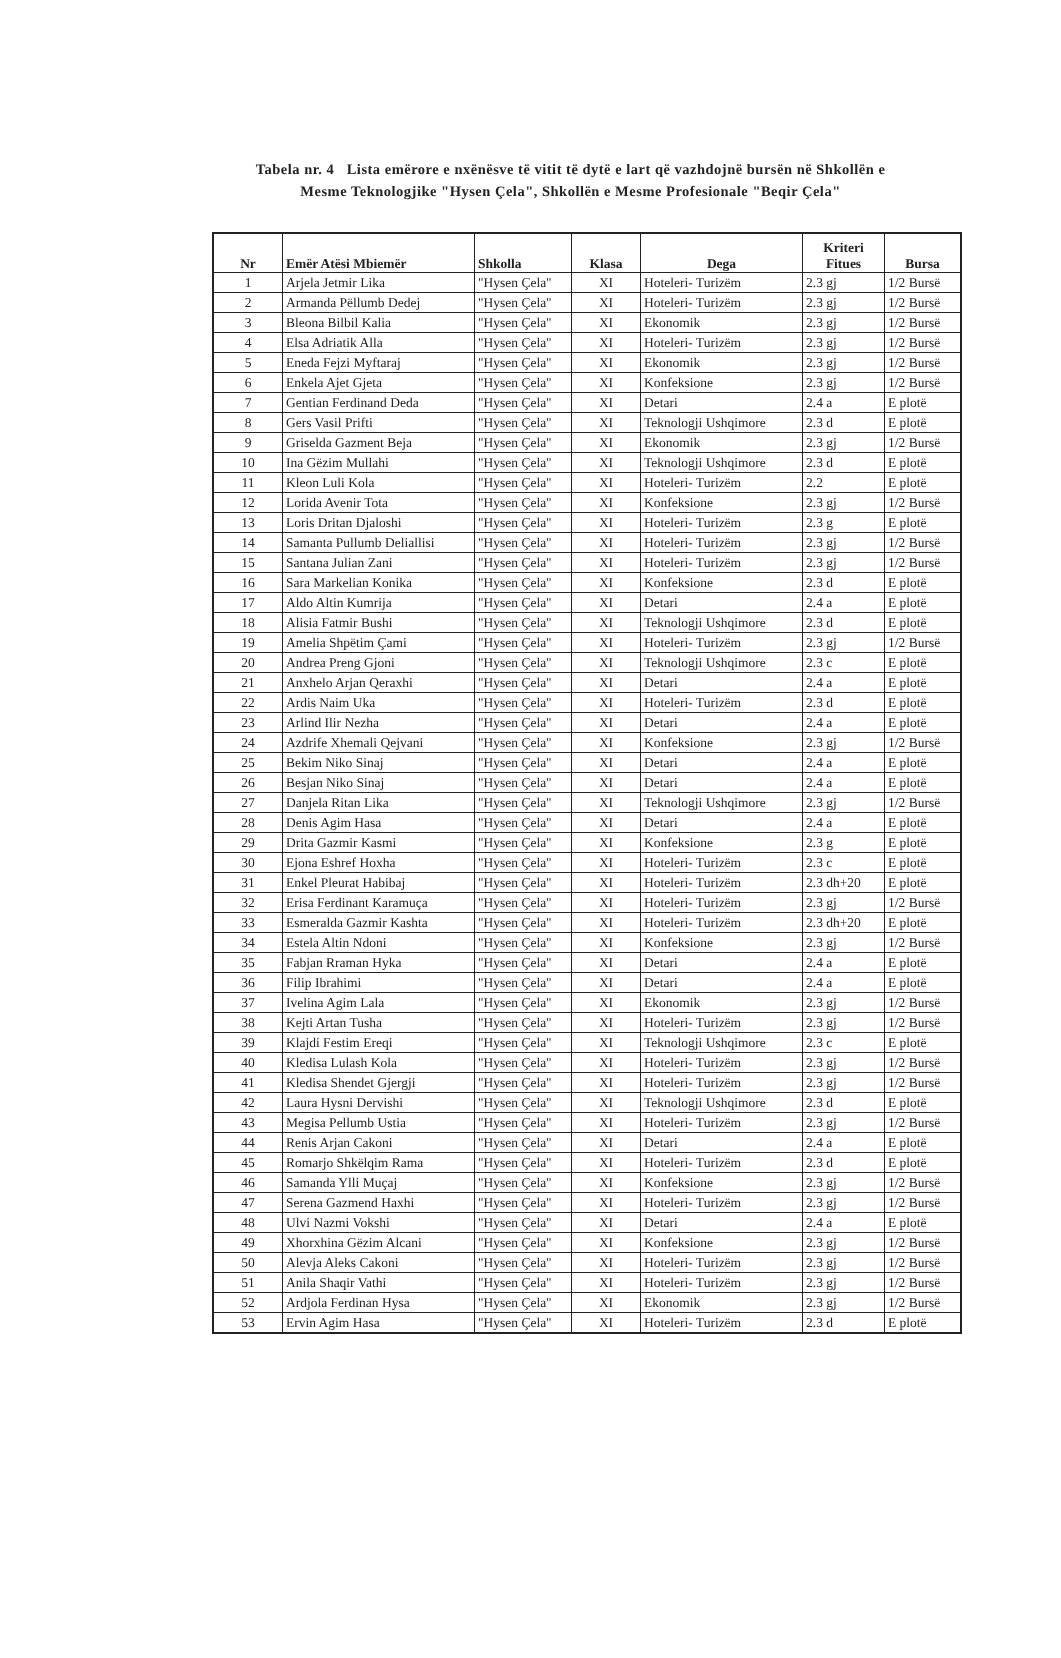Tabela nr. 4 Lista emërore e nxënësve të vitit të dytë e lart që vazhdojnë bursën në Shkollën e
Mesme Teknologjike "Hysen Çela", Shkollën e Mesme Profesionale "Beqir Çela"
| Nr | Emër Atësi Mbiemër | Shkolla | Klasa | Dega | Kriteri Fitues | Bursa |
| --- | --- | --- | --- | --- | --- | --- |
| 1 | Arjela Jetmir Lika | "Hysen Çela" | XI | Hoteleri- Turizëm | 2.3 gj | 1/2 Bursë |
| 2 | Armanda Pëllumb Dedej | "Hysen Çela" | XI | Hoteleri- Turizëm | 2.3 gj | 1/2 Bursë |
| 3 | Bleona Bilbil Kalia | "Hysen Çela" | XI | Ekonomik | 2.3 gj | 1/2 Bursë |
| 4 | Elsa Adriatik Alla | "Hysen Çela" | XI | Hoteleri- Turizëm | 2.3 gj | 1/2 Bursë |
| 5 | Eneda Fejzi Myftaraj | "Hysen Çela" | XI | Ekonomik | 2.3 gj | 1/2 Bursë |
| 6 | Enkela Ajet Gjeta | "Hysen Çela" | XI | Konfeksione | 2.3 gj | 1/2 Bursë |
| 7 | Gentian Ferdinand Deda | "Hysen Çela" | XI | Detari | 2.4 a | E plotë |
| 8 | Gers Vasil Prifti | "Hysen Çela" | XI | Teknologji Ushqimore | 2.3 d | E plotë |
| 9 | Griselda Gazment Beja | "Hysen Çela" | XI | Ekonomik | 2.3 gj | 1/2 Bursë |
| 10 | Ina Gëzim Mullahi | "Hysen Çela" | XI | Teknologji Ushqimore | 2.3 d | E plotë |
| 11 | Kleon Luli Kola | "Hysen Çela" | XI | Hoteleri- Turizëm | 2.2 | E plotë |
| 12 | Lorida Avenir Tota | "Hysen Çela" | XI | Konfeksione | 2.3 gj | 1/2 Bursë |
| 13 | Loris Dritan Djaloshi | "Hysen Çela" | XI | Hoteleri- Turizëm | 2.3 g | E plotë |
| 14 | Samanta Pullumb Deliallisi | "Hysen Çela" | XI | Hoteleri- Turizëm | 2.3 gj | 1/2 Bursë |
| 15 | Santana Julian Zani | "Hysen Çela" | XI | Hoteleri- Turizëm | 2.3 gj | 1/2 Bursë |
| 16 | Sara Markelian Konika | "Hysen Çela" | XI | Konfeksione | 2.3 d | E plotë |
| 17 | Aldo Altin Kumrija | "Hysen Çela" | XI | Detari | 2.4 a | E plotë |
| 18 | Alisia Fatmir Bushi | "Hysen Çela" | XI | Teknologji Ushqimore | 2.3 d | E plotë |
| 19 | Amelia Shpëtim Çami | "Hysen Çela" | XI | Hoteleri- Turizëm | 2.3 gj | 1/2 Bursë |
| 20 | Andrea Preng Gjoni | "Hysen Çela" | XI | Teknologji Ushqimore | 2.3 c | E plotë |
| 21 | Anxhelo Arjan Qeraxhi | "Hysen Çela" | XI | Detari | 2.4 a | E plotë |
| 22 | Ardis Naim Uka | "Hysen Çela" | XI | Hoteleri- Turizëm | 2.3 d | E plotë |
| 23 | Arlind Ilir Nezha | "Hysen Çela" | XI | Detari | 2.4 a | E plotë |
| 24 | Azdrife Xhemali Qejvani | "Hysen Çela" | XI | Konfeksione | 2.3 gj | 1/2 Bursë |
| 25 | Bekim Niko Sinaj | "Hysen Çela" | XI | Detari | 2.4 a | E plotë |
| 26 | Besjan Niko Sinaj | "Hysen Çela" | XI | Detari | 2.4 a | E plotë |
| 27 | Danjela Ritan Lika | "Hysen Çela" | XI | Teknologji Ushqimore | 2.3 gj | 1/2 Bursë |
| 28 | Denis Agim Hasa | "Hysen Çela" | XI | Detari | 2.4 a | E plotë |
| 29 | Drita Gazmir Kasmi | "Hysen Çela" | XI | Konfeksione | 2.3 g | E plotë |
| 30 | Ejona Eshref Hoxha | "Hysen Çela" | XI | Hoteleri- Turizëm | 2.3 c | E plotë |
| 31 | Enkel Pleurat Habibaj | "Hysen Çela" | XI | Hoteleri- Turizëm | 2.3 dh+20 | E plotë |
| 32 | Erisa Ferdinant Karamuça | "Hysen Çela" | XI | Hoteleri- Turizëm | 2.3 gj | 1/2 Bursë |
| 33 | Esmeralda Gazmir Kashta | "Hysen Çela" | XI | Hoteleri- Turizëm | 2.3 dh+20 | E plotë |
| 34 | Estela Altin Ndoni | "Hysen Çela" | XI | Konfeksione | 2.3 gj | 1/2 Bursë |
| 35 | Fabjan Rraman Hyka | "Hysen Çela" | XI | Detari | 2.4 a | E plotë |
| 36 | Filip Ibrahimi | "Hysen Çela" | XI | Detari | 2.4 a | E plotë |
| 37 | Ivelina Agim Lala | "Hysen Çela" | XI | Ekonomik | 2.3 gj | 1/2 Bursë |
| 38 | Kejti Artan Tusha | "Hysen Çela" | XI | Hoteleri- Turizëm | 2.3 gj | 1/2 Bursë |
| 39 | Klajdi Festim Ereqi | "Hysen Çela" | XI | Teknologji Ushqimore | 2.3 c | E plotë |
| 40 | Kledisa Lulash Kola | "Hysen Çela" | XI | Hoteleri- Turizëm | 2.3 gj | 1/2 Bursë |
| 41 | Kledisa Shendet Gjergji | "Hysen Çela" | XI | Hoteleri- Turizëm | 2.3 gj | 1/2 Bursë |
| 42 | Laura Hysni Dervishi | "Hysen Çela" | XI | Teknologji Ushqimore | 2.3 d | E plotë |
| 43 | Megisa Pellumb Ustia | "Hysen Çela" | XI | Hoteleri- Turizëm | 2.3 gj | 1/2 Bursë |
| 44 | Renis Arjan Cakoni | "Hysen Çela" | XI | Detari | 2.4 a | E plotë |
| 45 | Romarjo Shkëlqim Rama | "Hysen Çela" | XI | Hoteleri- Turizëm | 2.3 d | E plotë |
| 46 | Samanda Ylli Muçaj | "Hysen Çela" | XI | Konfeksione | 2.3 gj | 1/2 Bursë |
| 47 | Serena Gazmend Haxhi | "Hysen Çela" | XI | Hoteleri- Turizëm | 2.3 gj | 1/2 Bursë |
| 48 | Ulvi Nazmi Vokshi | "Hysen Çela" | XI | Detari | 2.4 a | E plotë |
| 49 | Xhorxhina Gëzim Alcani | "Hysen Çela" | XI | Konfeksione | 2.3 gj | 1/2 Bursë |
| 50 | Alevja Aleks Cakoni | "Hysen Çela" | XI | Hoteleri- Turizëm | 2.3 gj | 1/2 Bursë |
| 51 | Anila Shaqir Vathi | "Hysen Çela" | XI | Hoteleri- Turizëm | 2.3 gj | 1/2 Bursë |
| 52 | Ardjola Ferdinan Hysa | "Hysen Çela" | XI | Ekonomik | 2.3 gj | 1/2 Bursë |
| 53 | Ervin Agim Hasa | "Hysen Çela" | XI | Hoteleri- Turizëm | 2.3 d | E plotë |